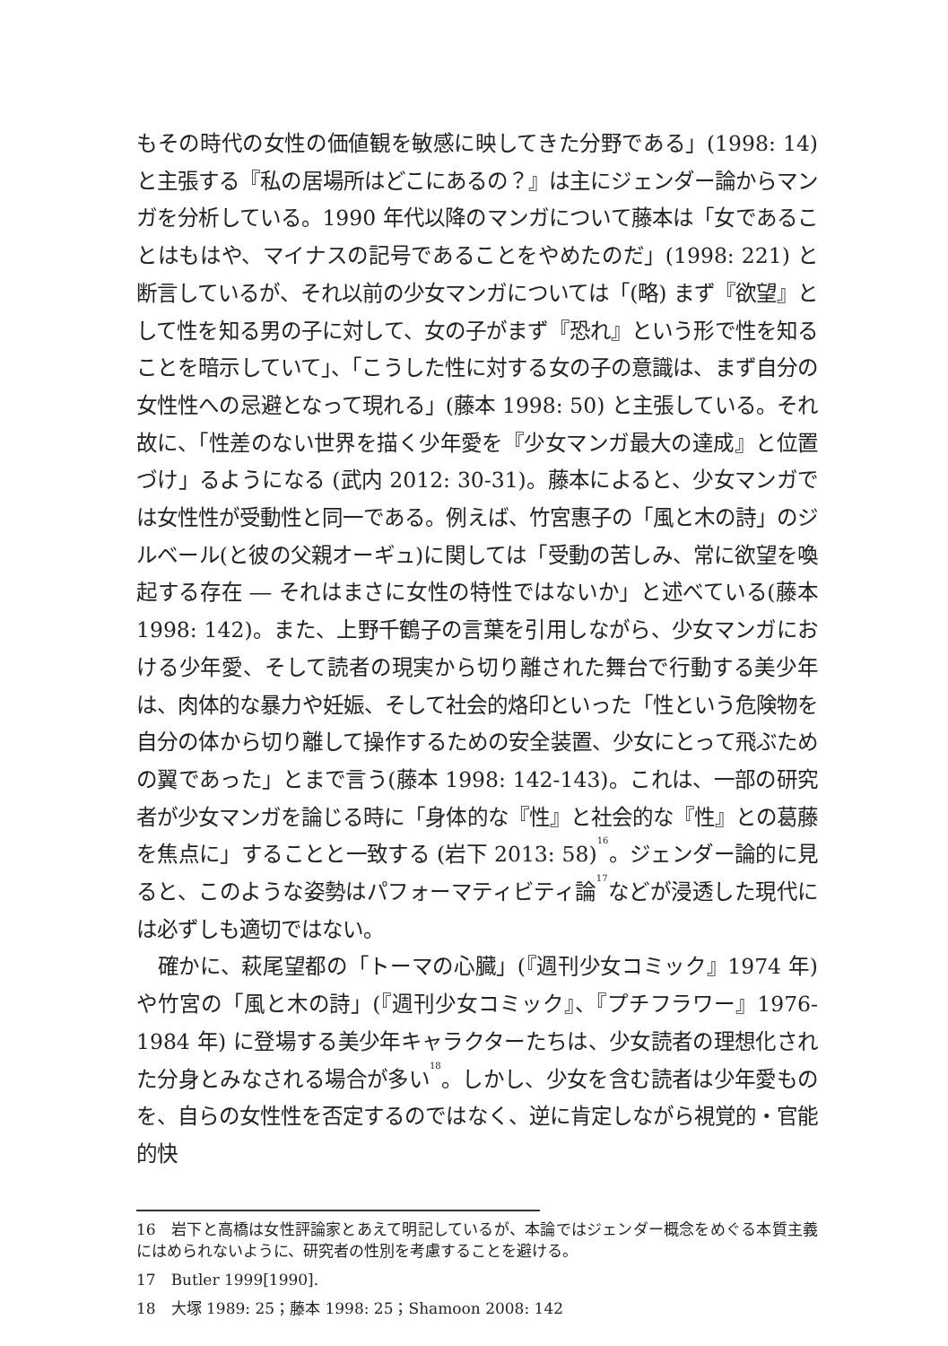もその時代の女性の価値観を敏感に映してきた分野である」(1998: 14) と主張する『私の居場所はどこにあるの？』は主にジェンダー論からマンガを分析している。1990 年代以降のマンガについて藤本は「女であることはもはや、マイナスの記号であることをやめたのだ」(1998: 221) と断言しているが、それ以前の少女マンガについては「(略) まず『欲望』として性を知る男の子に対して、女の子がまず『恐れ』という形で性を知ることを暗示していて」、「こうした性に対する女の子の意識は、まず自分の女性性への忌避となって現れる」(藤本 1998: 50) と主張している。それ故に、「性差のない世界を描く少年愛を『少女マンガ最大の達成』と位置づけ」るようになる (武内 2012: 30-31)。藤本によると、少女マンガでは女性性が受動性と同一である。例えば、竹宮惠子の「風と木の詩」のジルベール(と彼の父親オーギュ)に関しては「受動の苦しみ、常に欲望を喚起する存在 ― それはまさに女性の特性ではないか」と述べている(藤本 1998: 142)。また、上野千鶴子の言葉を引用しながら、少女マンガにおける少年愛、そして読者の現実から切り離された舞台で行動する美少年は、肉体的な暴力や妊娠、そして社会的烙印といった「性という危険物を自分の体から切り離して操作するための安全装置、少女にとって飛ぶための翼であった」とまで言う(藤本 1998: 142-143)。これは、一部の研究者が少女マンガを論じる時に「身体的な『性』と社会的な『性』との葛藤を焦点に」することと一致する (岩下 2013: 58)<sup>16</sup>。ジェンダー論的に見ると、このような姿勢はパフォーマティビティ論<sup>17</sup>などが浸透した現代には必ずしも適切ではない。
　確かに、萩尾望都の「トーマの心臓」(『週刊少女コミック』1974 年) や竹宮の「風と木の詩」(『週刊少女コミック』、『プチフラワー』1976-1984 年) に登場する美少年キャラクターたちは、少女読者の理想化された分身とみなされる場合が多い<sup>18</sup>。しかし、少女を含む読者は少年愛ものを、自らの女性性を否定するのではなく、逆に肯定しながら視覚的・官能的快
16　岩下と高橋は女性評論家とあえて明記しているが、本論ではジェンダー概念をめぐる本質主義にはめられないように、研究者の性別を考慮することを避ける。
17　Butler 1999[1990].
18　大塚 1989: 25；藤本 1998: 25；Shamoon 2008: 142